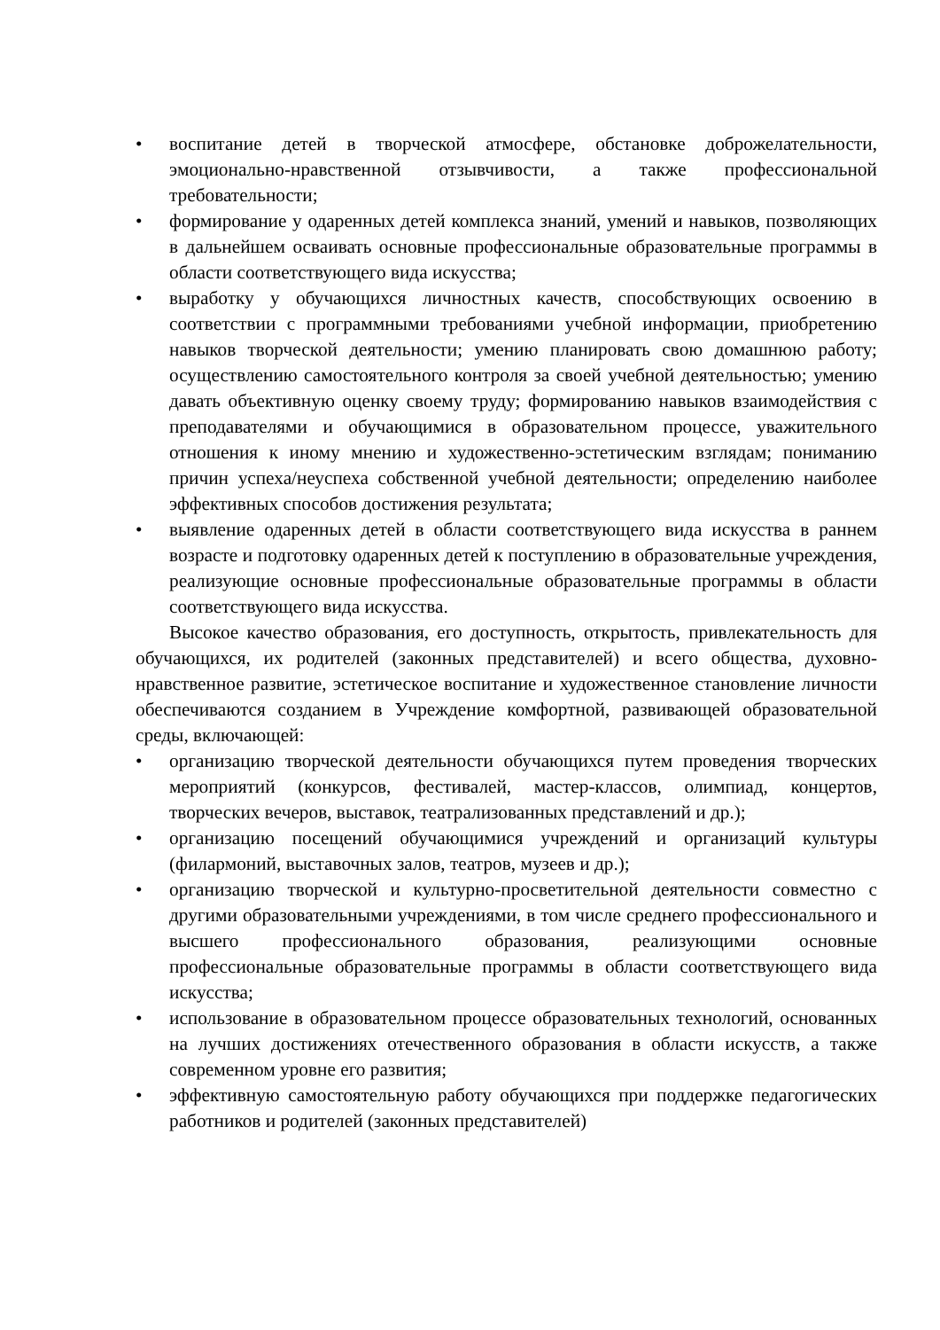• воспитание детей в творческой атмосфере, обстановке доброжелательности, эмоционально-нравственной отзывчивости, а также профессиональной требовательности;
• формирование у одаренных детей комплекса знаний, умений и навыков, позволяющих в дальнейшем осваивать основные профессиональные образовательные программы в области соответствующего вида искусства;
• выработку у обучающихся личностных качеств, способствующих освоению в соответствии с программными требованиями учебной информации, приобретению навыков творческой деятельности; умению планировать свою домашнюю работу; осуществлению самостоятельного контроля за своей учебной деятельностью; умению давать объективную оценку своему труду; формированию навыков взаимодействия с преподавателями и обучающимися в образовательном процессе, уважительного отношения к иному мнению и художественно-эстетическим взглядам; пониманию причин успеха/неуспеха собственной учебной деятельности; определению наиболее эффективных способов достижения результата;
• выявление одаренных детей в области соответствующего вида искусства в раннем возрасте и подготовку одаренных детей к поступлению в образовательные учреждения, реализующие основные профессиональные образовательные программы в области соответствующего вида искусства.
Высокое качество образования, его доступность, открытость, привлекательность для обучающихся, их родителей (законных представителей) и всего общества, духовно-нравственное развитие, эстетическое воспитание и художественное становление личности обеспечиваются созданием в Учреждение комфортной, развивающей образовательной среды, включающей:
• организацию творческой деятельности обучающихся путем проведения творческих мероприятий (конкурсов, фестивалей, мастер-классов, олимпиад, концертов, творческих вечеров, выставок, театрализованных представлений и др.);
• организацию посещений обучающимися учреждений и организаций культуры (филармоний, выставочных залов, театров, музеев и др.);
• организацию творческой и культурно-просветительной деятельности совместно с другими образовательными учреждениями, в том числе среднего профессионального и высшего профессионального образования, реализующими основные профессиональные образовательные программы в области соответствующего вида искусства;
• использование в образовательном процессе образовательных технологий, основанных на лучших достижениях отечественного образования в области искусств, а также современном уровне его развития;
• эффективную самостоятельную работу обучающихся при поддержке педагогических работников и родителей (законных представителей)